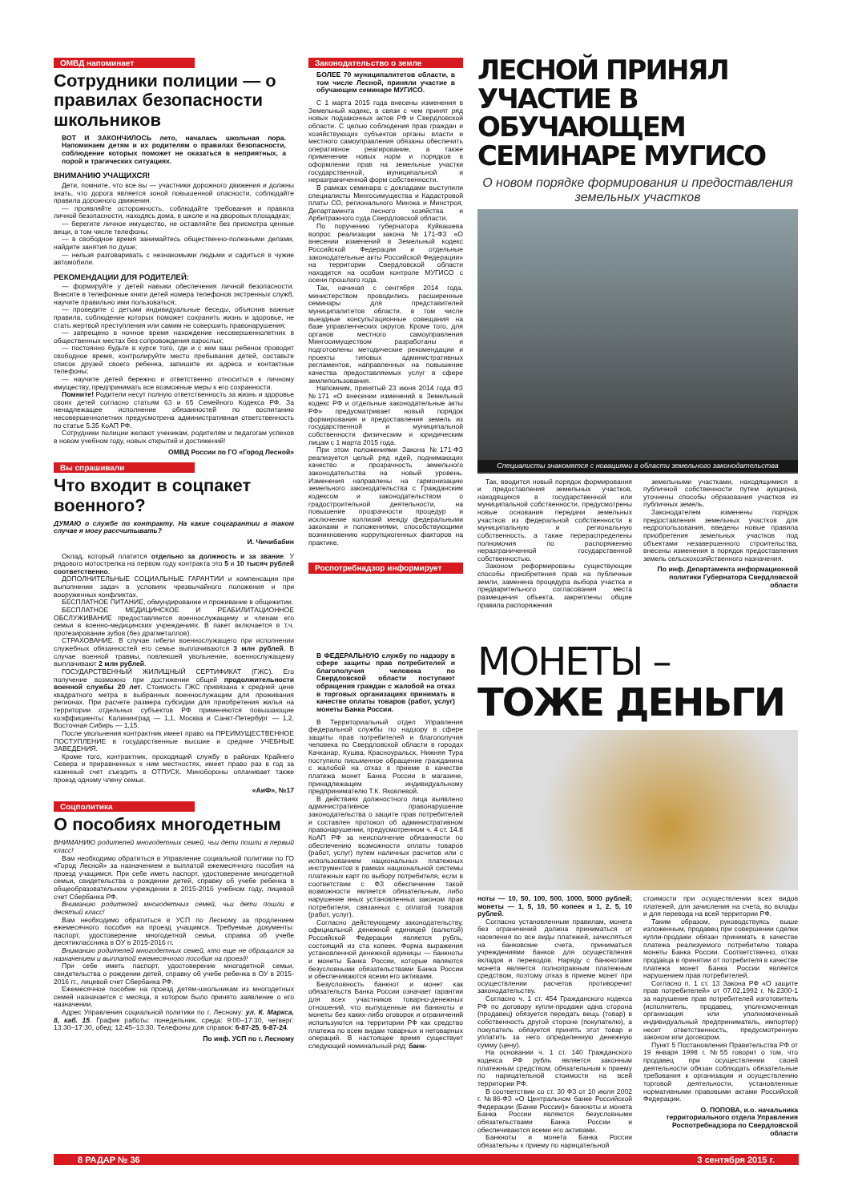ОМВД напоминает
Сотрудники полиции — о правилах безопасности школьников
ВОТ И ЗАКОНЧИЛОСЬ лето, началась школьная пора. Напоминаем детям и их родителям о правилах безопасности, соблюдение которых поможет не оказаться в неприятных, а порой и трагических ситуациях.
ВНИМАНИЮ УЧАЩИХСЯ!
Дети, помните, что все вы — участники дорожного движения и должны знать, что дорога является зоной повышенной опасности, соблюдайте правила дорожного движения:
— проявляйте осторожность, соблюдайте требования и правила личной безопасности, находясь дома, в школе и на дворовых площадках;
— берегите личное имущество, не оставляйте без присмотра ценные вещи, в том числе телефоны;
— в свободное время занимайтесь общественно-полезными делами, найдите занятия по душе;
— нельзя разговаривать с незнакомыми людьми и садиться в чужие автомобили.
РЕКОМЕНДАЦИИ ДЛЯ РОДИТЕЛЕЙ:
— формируйте у детей навыки обеспечения личной безопасности. Внесите в телефонные книги детей номера телефонов экстренных служб, научите правильно ими пользоваться;
— проведите с детьми индивидуальные беседы, объяснив важные правила, соблюдение которых поможет сохранить жизнь и здоровье, не стать жертвой преступления или самим не совершить правонарушения;
— запрещено в ночное время нахождение несовершеннолетних в общественных местах без сопровождения взрослых;
— постоянно будьте в курсе того, где и с кем ваш ребенок проводит свободное время, контролируйте место пребывания детей, составьте список друзей своего ребенка, запишите их адреса и контактные телефоны;
— научите детей бережно и ответственно относиться к личному имуществу, предпринимать все возможные меры к его сохранности.
Помните! Родители несут полную ответственность за жизнь и здоровье своих детей согласно статьям 63 и 65 Семейного Кодекса РФ. За ненадлежащее исполнение обязанностей по воспитанию несовершеннолетних предусмотрена административная ответственность по статье 5.35 КоАП РФ.
Сотрудники полиции желают ученикам, родителям и педагогам успехов в новом учебном году, новых открытий и достижений!
ОМВД России по ГО «Город Лесной»
Вы спрашивали
Что входит в соцпакет военного?
ДУМАЮ о службе по контракту. На какие соцгарантии в таком случае я могу рассчитывать?
И. Чичибабин
Оклад, который платится отдельно за должность и за звание. У рядового мотострелка на первом году контракта это 5 и 10 тысяч рублей соответственно.
ДОПОЛНИТЕЛЬНЫЕ СОЦИАЛЬНЫЕ ГАРАНТИИ и компенсации при выполнении задач в условиях чрезвычайного положения и при вооруженных конфликтах.
БЕСПЛАТНОЕ ПИТАНИЕ, обмундирование и проживание в общежитии.
БЕСПЛАТНОЕ МЕДИЦИНСКОЕ И РЕАБИЛИТАЦИОННОЕ ОБСЛУЖИВАНИЕ предоставляется военнослужащему и членам его семьи в военно-медицинских учреждениях. В пакет включается в т.ч. протезирование зубов (без драгметаллов).
СТРАХОВАНИЕ. В случае гибели военнослужащего при исполнении служебных обязанностей его семье выплачиваются 3 млн рублей. В случае военной травмы, повлекшей увольнение, военнослужащему выплачивают 2 млн рублей.
ГОСУДАРСТВЕННЫЙ ЖИЛИЩНЫЙ СЕРТИФИКАТ (ГЖС). Его получение возможно при достижении общей продолжительности военной службы 20 лет. Стоимость ГЖС привязана к средней цене квадратного метра в выбранных военнослужащим для проживания регионах. При расчете размера субсидии для приобретения жилья на территории отдельных субъектов РФ применяются повышающие коэффициенты: Калининград — 1,1, Москва и Санкт-Петербург — 1,2, Восточная Сибирь — 1,15.
После увольнения контрактник имеет право на ПРЕИМУЩЕСТВЕННОЕ ПОСТУПЛЕНИЕ в государственные высшие и средние УЧЕБНЫЕ ЗАВЕДЕНИЯ.
Кроме того, контрактник, проходящий службу в районах Крайнего Севера и приравненных к ним местностях, имеет право раз в год за казенный счет съездить в ОТПУСК. Минобороны оплачивает также проезд одному члену семьи.
«АиФ», №17
Соцполитика
О пособиях многодетным
ВНИМАНИЮ родителей многодетных семей, чьи дети пошли в первый класс!
Вам необходимо обратиться в Управление социальной политики по ГО «Город Лесной» за назначением и выплатой ежемесячного пособия на проезд учащимся. При себе иметь паспорт, удостоверение многодетной семьи, свидетельства о рождении детей, справку об учебе ребенка в общеобразовательном учреждении в 2015-2016 учебном году, лицевой счет Сбербанка РФ.
Вниманию родителей многодетных семей, чьи дети пошли в десятый класс!
Вам необходимо обратиться в УСП по Лесному за продлением ежемесячного пособия на проезд учащимся. Требуемые документы: паспорт, удостоверение многодетной семьи, справка об учебе десятиклассника в ОУ в 2015-2016 гг.
Вниманию родителей многодетных семей, кто еще не обращался за назначением и выплатой ежемесячного пособия на проезд!
При себе иметь паспорт, удостоверение многодетной семьи, свидетельства о рождении детей, справку об учебе ребенка в ОУ в 2015-2016 гг., лицевой счет Сбербанка РФ.
Ежемесячное пособие на проезд детям-школьникам из многодетных семей назначается с месяца, в котором было принято заявление о его назначении.
Адрес Управления социальной политики по г. Лесному: ул. К. Маркса, 8, каб. 15. График работы: понедельник, среда: 9:00–17:30, четверг: 13:30–17:30, обед: 12:45–13:30. Телефоны для справок: 6-87-25, 6-87-24.
По инф. УСП по г. Лесному
Законодательство о земле
БОЛЕЕ 70 муниципалитетов области, в том числе Лесной, приняли участие в обучающем семинаре МУГИСО.
С 1 марта 2015 года внесены изменения в Земельный кодекс, в связи с чем принят ряд новых подзаконных актов РФ и Свердловской области. С целью соблюдения прав граждан и хозяйствующих субъектов органы власти и местного самоуправления обязаны обеспечить оперативное реагирование, а также применение новых норм и порядков в оформлении прав на земельные участки государственной, муниципальной и неразграниченной форм собственности.
В рамках семинара с докладами выступили специалисты Мингосимущества и Кадастровой платы СО, регионального Минэка и Минстроя, Департамента лесного хозяйства и Арбитражного суда Свердловской области.
По поручению губернатора Куйвашева вопрос реализации закона №171-ФЗ «О внесении изменений в Земельный кодекс Российской Федерации и отдельные законодательные акты Российской Федерации» на территории Свердловской области находится на особом контроле МУГИСО с осени прошлого года.
Так, начиная с сентября 2014 года, министерством проводились расширенные семинары для представителей муниципалитетов области, в том числе выездные консультационные совещания на базе управленческих округов. Кроме того, для органов местного самоуправления Мингосимуществом разработаны и подготовлены методические рекомендации и проекты типовых административных регламентов, направленных на повышение качества предоставляемых услуг в сфере землепользования.
Напомним, принятый 23 июня 2014 года ФЗ №171 «О внесении изменений в Земельный кодекс РФ и отдельные законодательные акты РФ» предусматривает новый порядок формирования и предоставления земель из государственной и муниципальной собственности физическим и юридическим лицам с 1 марта 2015 года.
При этом положениями Закона №171-ФЗ реализуется целый ряд идей, поднимающих качество и прозрачность земельного законодательства на новый уровень. Изменения направлены на гармонизацию земельного законодательства с Гражданским кодексом и законодательством о градостроительной деятельности, на повышение прозрачности процедур и исключение коллизий между федеральными законами и положениями, способствующими возникновению коррупциогенных факторов на практике.
Роспотребнадзор информирует
В ФЕДЕРАЛЬНУЮ службу по надзору в сфере защиты прав потребителей и благополучия человека по Свердловской области поступают обращения граждан с жалобой на отказ в торговых организациях принимать в качестве оплаты товаров (работ, услуг) монеты Банка России.
В Территориальный отдел Управления федеральной службы по надзору в сфере защиты прав потребителей и благополучия человека по Свердловской области в городах Качканар, Кушва, Красноуральск, Нижняя Тура поступило письменное обращение гражданина с жалобой на отказ в приеме в качестве платежа монет Банка России в магазине, принадлежащем индивидуальному предпринимателю Т.К. Яковлевой.
В действиях должностного лица выявлено административное правонарушение законодательства о защите прав потребителей и составлен протокол об административном правонарушении, предусмотренном ч. 4 ст. 14.8 КоАП РФ за неисполнение обязанности по обеспечению возможности оплаты товаров (работ, услуг) путем наличных расчетов или с использованием национальных платежных инструментов в рамках национальной системы платежных карт по выбору потребителя, если в соответствии с ФЗ обеспечение такой возможности является обязательным, либо нарушение иных установленных законом прав потребителя, связанных с оплатой товаров (работ, услуг).
Согласно действующему законодательству, официальной денежной единицей (валютой) Российской Федерации является рубль, состоящий из ста копеек. Форма выражения установленной денежной единицы — банкноты и монеты Банка России, которые являются безусловными обязательствами Банка России и обеспечиваются всеми его активами.
Безусловность банкнот и монет как обязательств Банка России означает гарантии для всех участников товарно-денежных отношений, что выпущенные им банкноты и монеты без каких-либо оговорок и ограничений используются на территории РФ как средство платежа по всем видам товарных и нетоварных операций. В настоящее время существует следующий номинальный ряд: банк-
ЛЕСНОЙ ПРИНЯЛ УЧАСТИЕ В ОБУЧАЮЩЕМ СЕМИНАРЕ МУГИСО
О новом порядке формирования и предоставления земельных участков
Специалисты знакомятся с новациями в области земельного законодательства
Так, вводится новый порядок формирования и предоставления земельных участков, находящихся в государственной или муниципальной собственности, предусмотрены новые основания передачи земельных участков из федеральной собственности в муниципальную и региональную собственность, а также перераспределены полномочия по распоряжению неразграниченной государственной собственностью.
Законом реформированы существующие способы приобретения прав на публичные земли, заменена процедура выбора участка и предварительного согласования места размещения объекта, закреплены общие правила распоряжения
земельными участками, находящимися в публичной собственности путем аукциона, уточнены способы образования участков из публичных земель.
Законодателем изменены порядок предоставления земельных участков для недропользования, введены новые правила приобретения земельных участков под объектами незавершенного строительства, внесены изменения в порядок предоставления земель сельскохозяйственного назначения.
По инф. Департамента информационной политики Губернатора Свердловской области
МОНЕТЫ – ТОЖЕ ДЕНЬГИ
ноты — 10, 50, 100, 500, 1000, 5000 рублей; монеты — 1, 5, 10, 50 копеек и 1, 2, 5, 10 рублей.
Согласно установленным правилам, монета без ограничений должна приниматься от населения во все виды платежей, зачисляться на банковские счета, приниматься учреждениями банков для осуществления вкладов и переводов. Наряду с банкнотами монета является полноправным платежным средством, поэтому отказ в приеме монет при осуществлении расчетов противоречит законодательству.
Согласно ч. 1 ст. 454 Гражданского кодекса РФ по договору купли-продажи одна сторона (продавец) обязуется передать вещь (товар) в собственность другой стороне (покупателю), а покупатель обязуется принять этот товар и уплатить за него определенную денежную сумму (цену).
На основании ч. 1 ст. 140 Гражданского кодекса РФ рубль является законным платежным средством, обязательным к приему по нарицательной стоимости на всей территории РФ.
В соответствии со ст. 30 ФЗ от 10 июля 2002 г. №86-ФЗ «О Центральном банке Российской Федерации (Банке России)» банкноты и монета Банка России являются безусловными обязательствами Банка России и обеспечиваются всеми его активами.
Банкноты и монета Банка России обязательны к приему по нарицательной
стоимости при осуществлении всех видов платежей, для зачисления на счета, во вклады и для перевода на всей территории РФ.
Таким образом, руководствуясь выше изложенным, продавец при совершении сделки купли-продажи обязан принимать в качестве платежа реализуемого потребителю товара монеты Банка России. Соответственно, отказ продавца в принятии от потребителя в качестве платежа монет Банка России является нарушением прав потребителей.
Согласно п. 1 ст. 13 Закона РФ «О защите прав потребителей» от 07.02.1992 г. №2300-1 за нарушение прав потребителей изготовитель (исполнитель, продавец, уполномоченная организация или уполномоченный индивидуальный предприниматель, импортер) несет ответственность, предусмотренную законом или договором.
Пункт 5 Постановления Правительства РФ от 19 января 1998 г. №55 говорит о том, что продавец при осуществлении своей деятельности обязан соблюдать обязательные требования к организации и осуществлению торговой деятельности, установленные нормативными правовыми актами Российской Федерации.
О. ПОПОВА, и.о. начальника территориального отдела Управления Роспотребнадзора по Свердловской области
8 РАДАР № 36 3 сентября 2015 г.